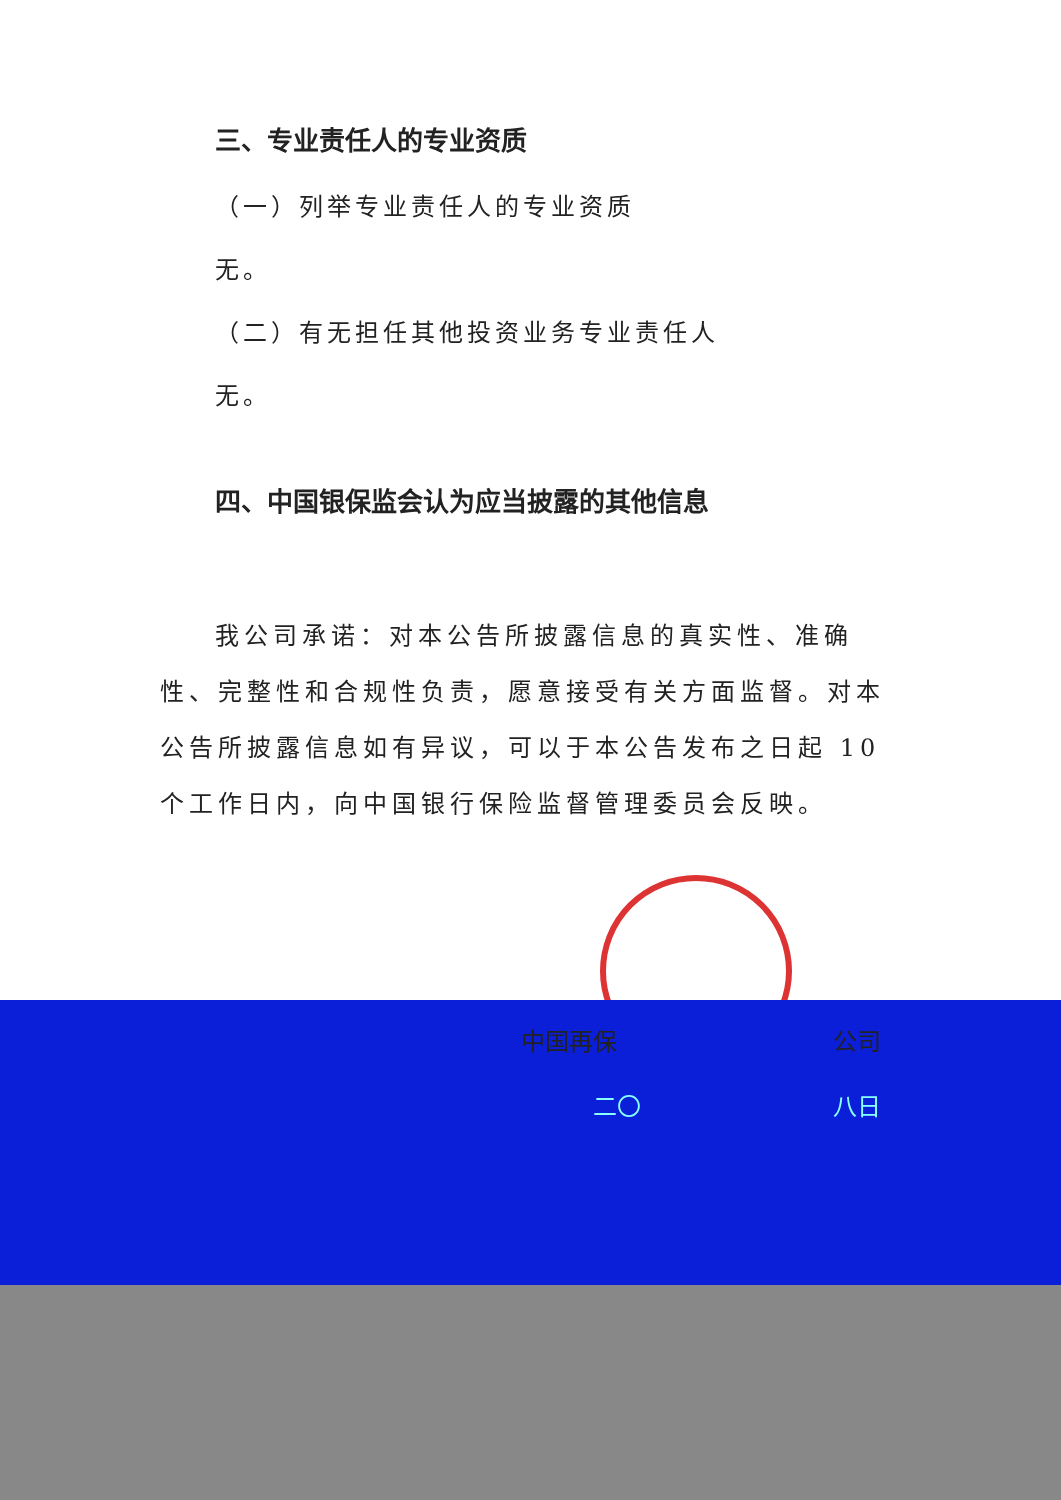三、专业责任人的专业资质
（一）列举专业责任人的专业资质
无。
（二）有无担任其他投资业务专业责任人
无。
四、中国银保监会认为应当披露的其他信息
我公司承诺：对本公告所披露信息的真实性、准确性、完整性和合规性负责，愿意接受有关方面监督。对本公告所披露信息如有异议，可以于本公告发布之日起 10 个工作日内，向中国银行保险监督管理委员会反映。
中国再保　　　　　　　　　公司
二〇　　　　　　　　八日